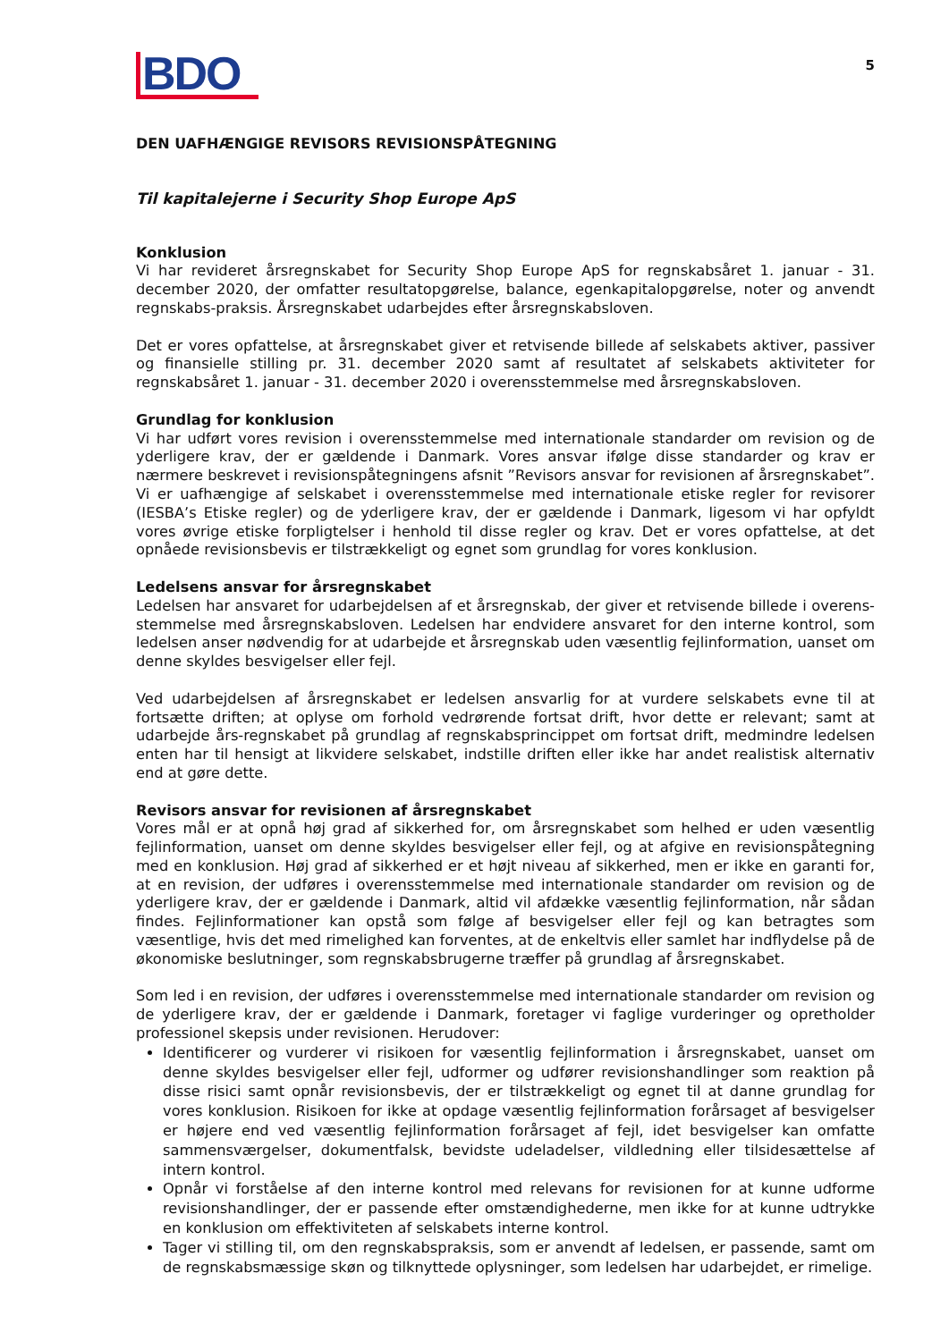BDO
5
DEN UAFHÆNGIGE REVISORS REVISIONSPÅTEGNING
Til kapitalejerne i Security Shop Europe ApS
Konklusion
Vi har revideret årsregnskabet for Security Shop Europe ApS for regnskabsåret 1. januar - 31. december 2020, der omfatter resultatopgørelse, balance, egenkapitalopgørelse, noter og anvendt regnskabs-praksis. Årsregnskabet udarbejdes efter årsregnskabsloven.
Det er vores opfattelse, at årsregnskabet giver et retvisende billede af selskabets aktiver, passiver og finansielle stilling pr. 31. december 2020 samt af resultatet af selskabets aktiviteter for regnskabsåret 1. januar - 31. december 2020 i overensstemmelse med årsregnskabsloven.
Grundlag for konklusion
Vi har udført vores revision i overensstemmelse med internationale standarder om revision og de yderligere krav, der er gældende i Danmark. Vores ansvar ifølge disse standarder og krav er nærmere beskrevet i revisionspåtegningens afsnit ”Revisors ansvar for revisionen af årsregnskabet”. Vi er uafhængige af selskabet i overensstemmelse med internationale etiske regler for revisorer (IESBA’s Etiske regler) og de yderligere krav, der er gældende i Danmark, ligesom vi har opfyldt vores øvrige etiske forpligtelser i henhold til disse regler og krav. Det er vores opfattelse, at det opnåede revisionsbevis er tilstrækkeligt og egnet som grundlag for vores konklusion.
Ledelsens ansvar for årsregnskabet
Ledelsen har ansvaret for udarbejdelsen af et årsregnskab, der giver et retvisende billede i overens-stemmelse med årsregnskabsloven. Ledelsen har endvidere ansvaret for den interne kontrol, som ledelsen anser nødvendig for at udarbejde et årsregnskab uden væsentlig fejlinformation, uanset om denne skyldes besvigelser eller fejl.
Ved udarbejdelsen af årsregnskabet er ledelsen ansvarlig for at vurdere selskabets evne til at fortsætte driften; at oplyse om forhold vedrørende fortsat drift, hvor dette er relevant; samt at udarbejde års-regnskabet på grundlag af regnskabsprincippet om fortsat drift, medmindre ledelsen enten har til hensigt at likvidere selskabet, indstille driften eller ikke har andet realistisk alternativ end at gøre dette.
Revisors ansvar for revisionen af årsregnskabet
Vores mål er at opnå høj grad af sikkerhed for, om årsregnskabet som helhed er uden væsentlig fejlinformation, uanset om denne skyldes besvigelser eller fejl, og at afgive en revisionspåtegning med en konklusion. Høj grad af sikkerhed er et højt niveau af sikkerhed, men er ikke en garanti for, at en revision, der udføres i overensstemmelse med internationale standarder om revision og de yderligere krav, der er gældende i Danmark, altid vil afdække væsentlig fejlinformation, når sådan findes. Fejlinformationer kan opstå som følge af besvigelser eller fejl og kan betragtes som væsentlige, hvis det med rimelighed kan forventes, at de enkeltvis eller samlet har indflydelse på de økonomiske beslutninger, som regnskabsbrugerne træffer på grundlag af årsregnskabet.
Som led i en revision, der udføres i overensstemmelse med internationale standarder om revision og de yderligere krav, der er gældende i Danmark, foretager vi faglige vurderinger og opretholder professionel skepsis under revisionen. Herudover:
Identificerer og vurderer vi risikoen for væsentlig fejlinformation i årsregnskabet, uanset om denne skyldes besvigelser eller fejl, udformer og udfører revisionshandlinger som reaktion på disse risici samt opnår revisionsbevis, der er tilstrækkeligt og egnet til at danne grundlag for vores konklusion. Risikoen for ikke at opdage væsentlig fejlinformation forårsaget af besvigelser er højere end ved væsentlig fejlinformation forårsaget af fejl, idet besvigelser kan omfatte sammensværgelser, dokumentfalsk, bevidste udeladelser, vildledning eller tilsidesættelse af intern kontrol.
Opnår vi forståelse af den interne kontrol med relevans for revisionen for at kunne udforme revisionshandlinger, der er passende efter omstændighederne, men ikke for at kunne udtrykke en konklusion om effektiviteten af selskabets interne kontrol.
Tager vi stilling til, om den regnskabspraksis, som er anvendt af ledelsen, er passende, samt om de regnskabsmæssige skøn og tilknyttede oplysninger, som ledelsen har udarbejdet, er rimelige.